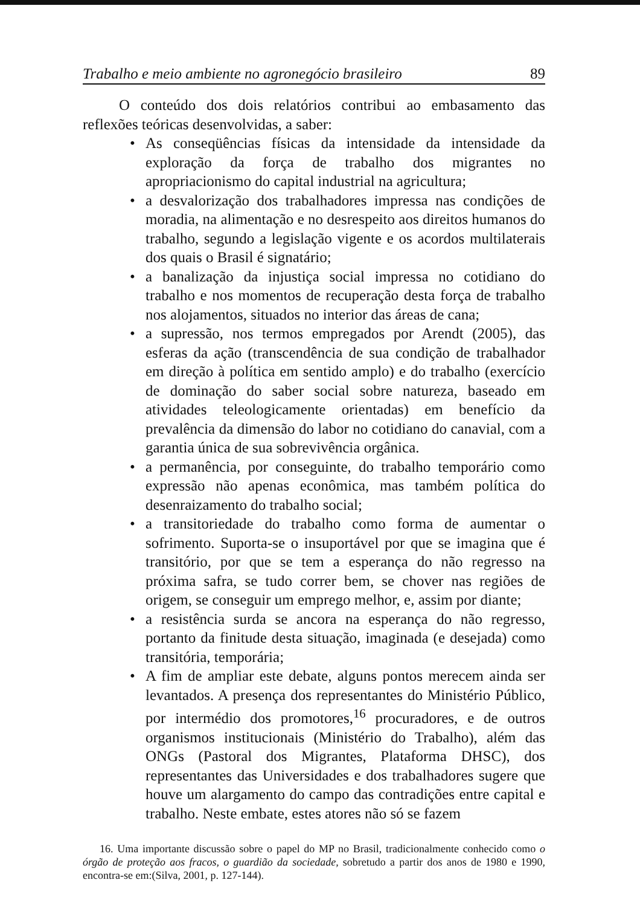Trabalho e meio ambiente no agronegócio brasileiro 89
O conteúdo dos dois relatórios contribui ao embasamento das reflexões teóricas desenvolvidas, a saber:
• As conseqüências físicas da intensidade da intensidade da exploração da força de trabalho dos migrantes no apropriacionismo do capital industrial na agricultura;
• a desvalorização dos trabalhadores impressa nas condições de moradia, na alimentação e no desrespeito aos direitos humanos do trabalho, segundo a legislação vigente e os acordos multilaterais dos quais o Brasil é signatário;
• a banalização da injustiça social impressa no cotidiano do trabalho e nos momentos de recuperação desta força de trabalho nos alojamentos, situados no interior das áreas de cana;
• a supressão, nos termos empregados por Arendt (2005), das esferas da ação (transcendência de sua condição de trabalhador em direção à política em sentido amplo) e do trabalho (exercício de dominação do saber social sobre natureza, baseado em atividades teleologicamente orientadas) em benefício da prevalência da dimensão do labor no cotidiano do canavial, com a garantia única de sua sobrevivência orgânica.
• a permanência, por conseguinte, do trabalho temporário como expressão não apenas econômica, mas também política do desenraizamento do trabalho social;
• a transitoriedade do trabalho como forma de aumentar o sofrimento. Suporta-se o insuportável por que se imagina que é transitório, por que se tem a esperança do não regresso na próxima safra, se tudo correr bem, se chover nas regiões de origem, se conseguir um emprego melhor, e, assim por diante;
• a resistência surda se ancora na esperança do não regresso, portanto da finitude desta situação, imaginada (e desejada) como transitória, temporária;
• A fim de ampliar este debate, alguns pontos merecem ainda ser levantados. A presença dos representantes do Ministério Público, por intermédio dos promotores,<sup>16</sup> procuradores, e de outros organismos institucionais (Ministério do Trabalho), além das ONGs (Pastoral dos Migrantes, Plataforma DHSC), dos representantes das Universidades e dos trabalhadores sugere que houve um alargamento do campo das contradições entre capital e trabalho. Neste embate, estes atores não só se fazem
16. Uma importante discussão sobre o papel do MP no Brasil, tradicionalmente conhecido como o órgão de proteção aos fracos, o guardião da sociedade, sobretudo a partir dos anos de 1980 e 1990, encontra-se em:(Silva, 2001, p. 127-144).